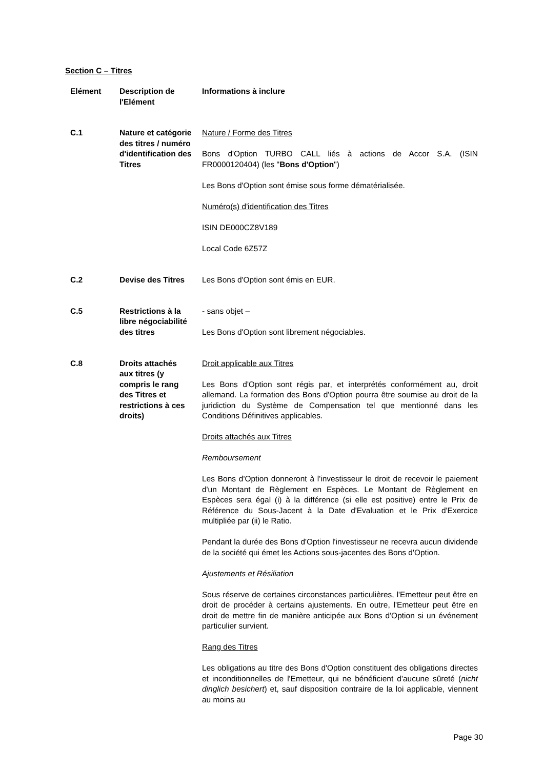Section C – Titres
| Elément | Description de l'Elément | Informations à inclure |
| --- | --- | --- |
| C.1 | Nature et catégorie des titres / numéro d'identification des Titres | Nature / Forme des Titres Bons d'Option TURBO CALL liés à actions de Accor S.A. (ISIN FR0000120404) (les " Bons d'Option ") Les Bons d'Option sont émise sous forme dématérialisée. Numéro(s) d'identification des Titres ISIN DE000CZ8V189 Local Code 6Z57Z |
| C.2 | Devise des Titres | Les Bons d'Option sont émis en EUR. |
| C.5 | Restrictions à la libre négociabilité des titres | - sans objet – Les Bons d'Option sont librement négociables. |
| C.8 | Droits attachés aux titres (y compris le rang des Titres et restrictions à ces droits) | Droit applicable aux Titres Les Bons d'Option sont régis par, et interprétés conformément au, droit allemand. La formation des Bons d'Option pourra être soumise au droit de la juridiction du Système de Compensation tel que mentionné dans les Conditions Définitives applicables. Droits attachés aux Titres Remboursement Les Bons d'Option donneront à l'investisseur le droit de recevoir le paiement d'un Montant de Règlement en Espèces. Le Montant de Règlement en Espèces sera égal (i) à la différence (si elle est positive) entre le Prix de Référence du Sous-Jacent à la Date d'Evaluation et le Prix d'Exercice multipliée par (ii) le Ratio. Pendant la durée des Bons d'Option l'investisseur ne recevra aucun dividende de la société qui émet les Actions sous-jacentes des Bons d'Option. Ajustements et Résiliation Sous réserve de certaines circonstances particulières, l'Emetteur peut être en droit de procéder à certains ajustements. En outre, l'Emetteur peut être en droit de mettre fin de manière anticipée aux Bons d'Option si un événement particulier survient. Rang des Titres Les obligations au titre des Bons d'Option constituent des obligations directes et inconditionnelles de l'Emetteur, qui ne bénéficient d'aucune sûreté ( nicht dinglich besichert ) et, sauf disposition contraire de la loi applicable, viennent au moins au |
Page 30